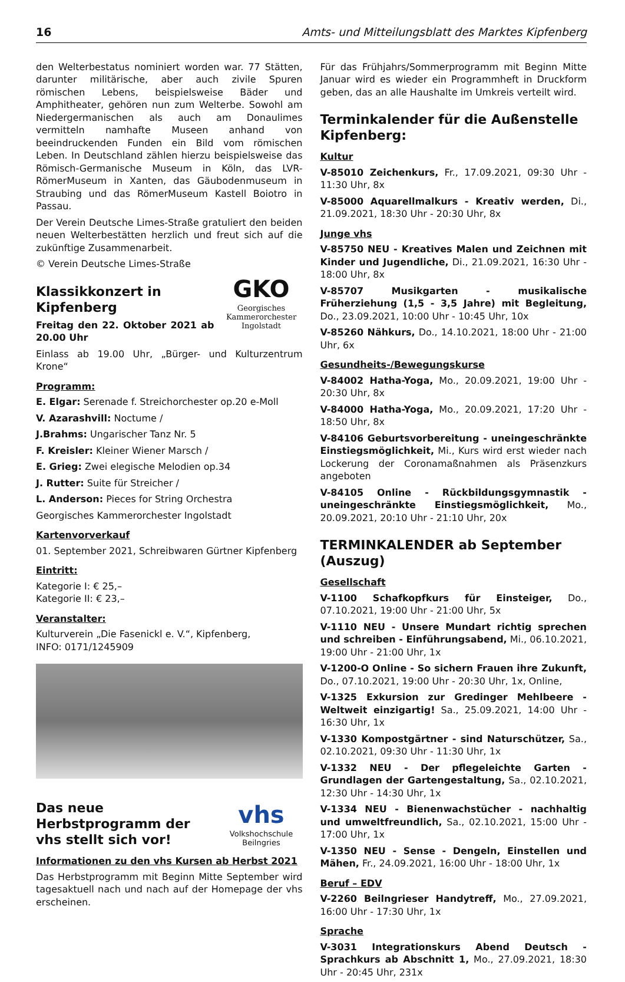16 Amts- und Mitteilungsblatt des Marktes Kipfenberg
den Welterbestatus nominiert worden war. 77 Stätten, darunter militärische, aber auch zivile Spuren römischen Lebens, beispielsweise Bäder und Amphitheater, gehören nun zum Welterbe. Sowohl am Niedergermanischen als auch am Donaulimes vermitteln namhafte Museen anhand von beeindruckenden Funden ein Bild vom römischen Leben. In Deutschland zählen hierzu beispielsweise das Römisch-Germanische Museum in Köln, das LVR-RömerMuseum in Xanten, das Gäubodenmuseum in Straubing und das RömerMuseum Kastell Boiotro in Passau.
Der Verein Deutsche Limes-Straße gratuliert den beiden neuen Welterbestätten herzlich und freut sich auf die zukünftige Zusammenarbeit.
© Verein Deutsche Limes-Straße
GKO
Georgisches Kammerorchester Ingolstadt
Klassikkonzert in Kipfenberg
Freitag den 22. Oktober 2021 ab 20.00 Uhr
Einlass ab 19.00 Uhr, „Bürger- und Kulturzentrum Krone“
Programm:
E. Elgar: Serenade f. Streichorchester op.20 e-Moll
V. Azarashvill: Noctume /
J.Brahms: Ungarischer Tanz Nr. 5
F. Kreisler: Kleiner Wiener Marsch /
E. Grieg: Zwei elegische Melodien op.34
J. Rutter: Suite für Streicher /
L. Anderson: Pieces for String Orchestra
Georgisches Kammerorchester Ingolstadt
Kartenvorverkauf
01. September 2021, Schreibwaren Gürtner Kipfenberg
Eintritt:
Kategorie I: € 25,–
Kategorie II: € 23,–
Veranstalter:
Kulturverein „Die Fasenickl e. V.“, Kipfenberg,
INFO: 0171/1245909
vhs
Volkshochschule Beilngries
Das neue Herbstprogramm der vhs stellt sich vor!
Informationen zu den vhs Kursen ab Herbst 2021
Das Herbstprogramm mit Beginn Mitte September wird tagesaktuell nach und nach auf der Homepage der vhs erscheinen.
Für das Frühjahrs/Sommerprogramm mit Beginn Mitte Januar wird es wieder ein Programmheft in Druckform geben, das an alle Haushalte im Umkreis verteilt wird.
Terminkalender für die Außenstelle Kipfenberg:
Kultur
V-85010 Zeichenkurs, Fr., 17.09.2021, 09:30 Uhr - 11:30 Uhr, 8x
V-85000 Aquarellmalkurs - Kreativ werden, Di., 21.09.2021, 18:30 Uhr - 20:30 Uhr, 8x
Junge vhs
V-85750 NEU - Kreatives Malen und Zeichnen mit Kinder und Jugendliche, Di., 21.09.2021, 16:30 Uhr - 18:00 Uhr, 8x
V-85707 Musikgarten - musikalische Früherziehung (1,5 - 3,5 Jahre) mit Begleitung, Do., 23.09.2021, 10:00 Uhr - 10:45 Uhr, 10x
V-85260 Nähkurs, Do., 14.10.2021, 18:00 Uhr - 21:00 Uhr, 6x
Gesundheits-/Bewegungskurse
V-84002 Hatha-Yoga, Mo., 20.09.2021, 19:00 Uhr - 20:30 Uhr, 8x
V-84000 Hatha-Yoga, Mo., 20.09.2021, 17:20 Uhr - 18:50 Uhr, 8x
V-84106 Geburtsvorbereitung - uneingeschränkte Einstiegsmöglichkeit, Mi., Kurs wird erst wieder nach Lockerung der Coronamaßnahmen als Präsenzkurs angeboten
V-84105 Online - Rückbildungsgymnastik - uneingeschränkte Einstiegsmöglichkeit, Mo., 20.09.2021, 20:10 Uhr - 21:10 Uhr, 20x
TERMINKALENDER ab September (Auszug)
Gesellschaft
V-1100 Schafkopfkurs für Einsteiger, Do., 07.10.2021, 19:00 Uhr - 21:00 Uhr, 5x
V-1110 NEU - Unsere Mundart richtig sprechen und schreiben - Einführungsabend, Mi., 06.10.2021, 19:00 Uhr - 21:00 Uhr, 1x
V-1200-O Online - So sichern Frauen ihre Zukunft, Do., 07.10.2021, 19:00 Uhr - 20:30 Uhr, 1x, Online,
V-1325 Exkursion zur Gredinger Mehlbeere - Weltweit einzigartig! Sa., 25.09.2021, 14:00 Uhr - 16:30 Uhr, 1x
V-1330 Kompostgärtner - sind Naturschützer, Sa., 02.10.2021, 09:30 Uhr - 11:30 Uhr, 1x
V-1332 NEU - Der pflegeleichte Garten - Grundlagen der Gartengestaltung, Sa., 02.10.2021, 12:30 Uhr - 14:30 Uhr, 1x
V-1334 NEU - Bienenwachstücher - nachhaltig und umweltfreundlich, Sa., 02.10.2021, 15:00 Uhr - 17:00 Uhr, 1x
V-1350 NEU - Sense - Dengeln, Einstellen und Mähen, Fr., 24.09.2021, 16:00 Uhr - 18:00 Uhr, 1x
Beruf – EDV
V-2260 Beilngrieser Handytreff, Mo., 27.09.2021, 16:00 Uhr - 17:30 Uhr, 1x
Sprache
V-3031 Integrationskurs Abend Deutsch - Sprachkurs ab Abschnitt 1, Mo., 27.09.2021, 18:30 Uhr - 20:45 Uhr, 231x